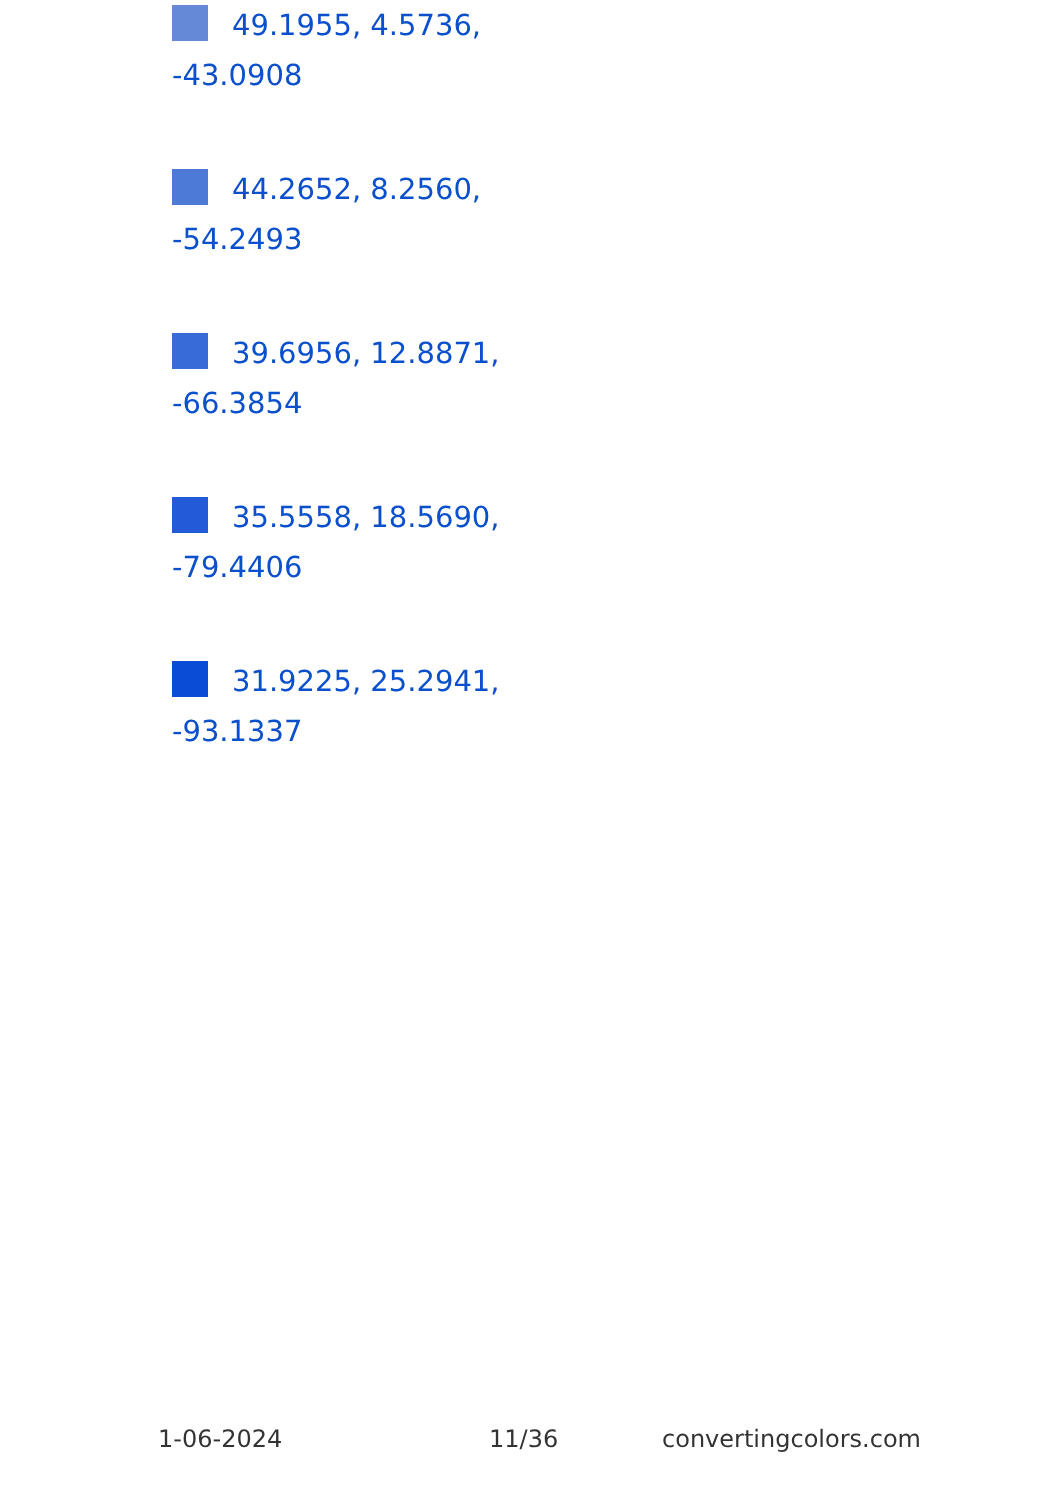49.1955, 4.5736, -43.0908
44.2652, 8.2560, -54.2493
39.6956, 12.8871, -66.3854
35.5558, 18.5690, -79.4406
31.9225, 25.2941, -93.1337
1-06-2024 11/36 convertingcolors.com